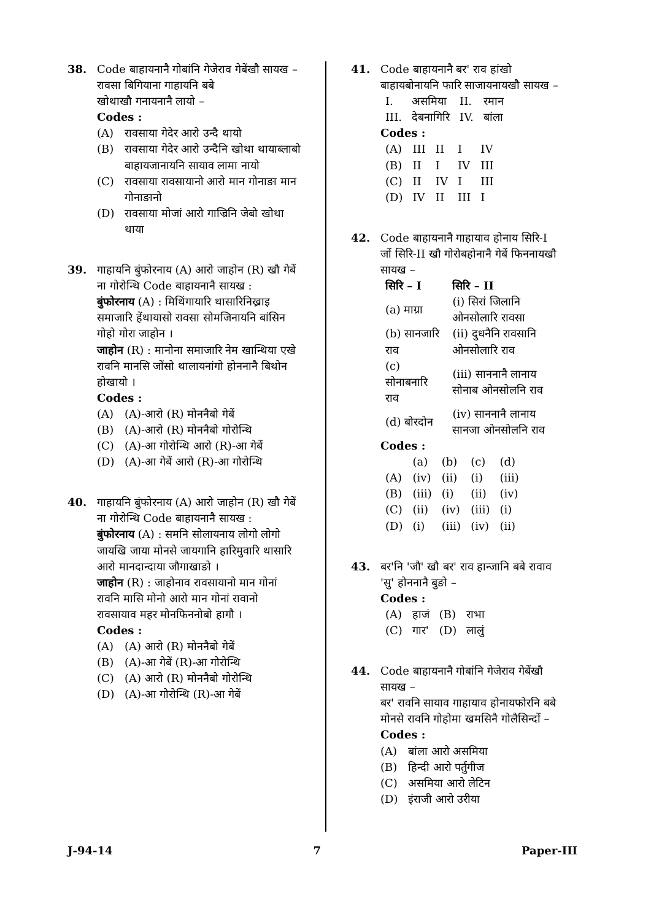38. Code बाहायनानै गोबांनि गेजेराव गेबेंखौ सायख –
रावसा बिगियाना गाहायनि बबे
खोथाखौ गनायनानै लायो –
Codes :
(A) रावसाया गेदेर आरो उन्दै थायो
(B) रावसाया गेदेर आरो उन्दैनि खोथा थायाब्लाबो बाहायजानायनि सायाव लामा नायो
(C) रावसाया रावसायानो आरो मान गोनाङा मान गोनाङानो
(D) रावसाया मोजां आरो गाज्रिनि जेबो खोथा थाया
39. गाहायनि बुंफोरनाय (A) आरो जाहोन (R) खौ गेबें ना गोरोन्थि Code बाहायनानै सायख :
बुंफोरनाय (A) : मिथिंगायारि थासारिनिख्राइ समाजारि हेंथायासो रावसा सोमजिनायनि बांसिन गोहो गोरा जाहोन ।
जाहोन (R) : मानोना समाजारि नेम खान्थिया एखे रावनि मानसि जोंसो थालायनांगो होननानै बिथोन होखायो ।
Codes :
(A) (A)-आरो (R) मोननैबो गेबें
(B) (A)-आरो (R) मोननैबो गोरोन्थि
(C) (A)-आ गोरोन्थि आरो (R)-आ गेबें
(D) (A)-आ गेबें आरो (R)-आ गोरोन्थि
40. गाहायनि बुंफोरनाय (A) आरो जाहोन (R) खौ गेबें ना गोरोन्थि Code बाहायनानै सायख :
बुंफोरनाय (A) : समनि सोलायनाय लोगो लोगो जायखि जाया मोनसे जायगानि हारिमुवारि थासारि आरो मानदान्दाया जौगाखाङो ।
जाहोन (R) : जाहोनाव रावसायानो मान गोनां रावनि मासि मोनो आरो मान गोनां रावानो रावसायाव महर मोनफिननोबो हागौ ।
Codes :
(A) (A) आरो (R) मोननैबो गेबें
(B) (A)-आ गेबें (R)-आ गोरोन्थि
(C) (A) आरो (R) मोननैबो गोरोन्थि
(D) (A)-आ गोरोन्थि (R)-आ गेबें
41. Code बाहायनानै बर' राव हांखो बाहायबोनायनि फारि साजायनायखौ सायख –
| I. | असमिया | II. | रमान |
| III. | देबनागिरि | IV. | बांला |
Codes :
| (A) | III | II | I | IV |
| (B) | II | I | IV | III |
| (C) | II | IV | I | III |
| (D) | IV | II | III | I |
42. Code बाहायनानै गाहायाव होनाय सिरि-I जों सिरि-II खौ गोरोबहोनानै गेबें फिननायखौ सायख –
| सिरि – I | सिरि – II |
| --- | --- |
| (a) माग्रा | (i) सिरां जिलानि ओनसोलारि रावसा |
| (b) सानजारि राव | (ii) दुधनैनि रावसानि ओनसोलारि राव |
| (c) सोनाबनारि राव | (iii) साननानै लानाय सोनाब ओनसोलनि राव |
| (d) बोरदोन | (iv) साननानै लानाय सानजा ओनसोलनि राव |
Codes :
| | (a) | (b) | (c) | (d) |
| (A) | (iv) | (ii) | (i) | (iii) |
| (B) | (iii) | (i) | (ii) | (iv) |
| (C) | (ii) | (iv) | (iii) | (i) |
| (D) | (i) | (iii) | (iv) | (ii) |
43. बर'नि 'जौ' खौ बर' राव हान्जानि बबे रावाव 'सु' होननानै बुङो –
Codes :
| (A) | हाजं | (B) | राभा |
| (C) | गार' | (D) | लालुं |
44. Code बाहायनानै गोबांनि गेजेराव गेबेंखौ सायख –
बर' रावनि सायाव गाहायाव होनायफोरनि बबे मोनसे रावनि गोहोमा खमसिनै गोलैसिन्दों –
Codes :
(A) बांला आरो असमिया
(B) हिन्दी आरो पर्तुगीज
(C) असमिया आरो लेटिन
(D) इंराजी आरो उरीया
J-94-14 7 Paper-III